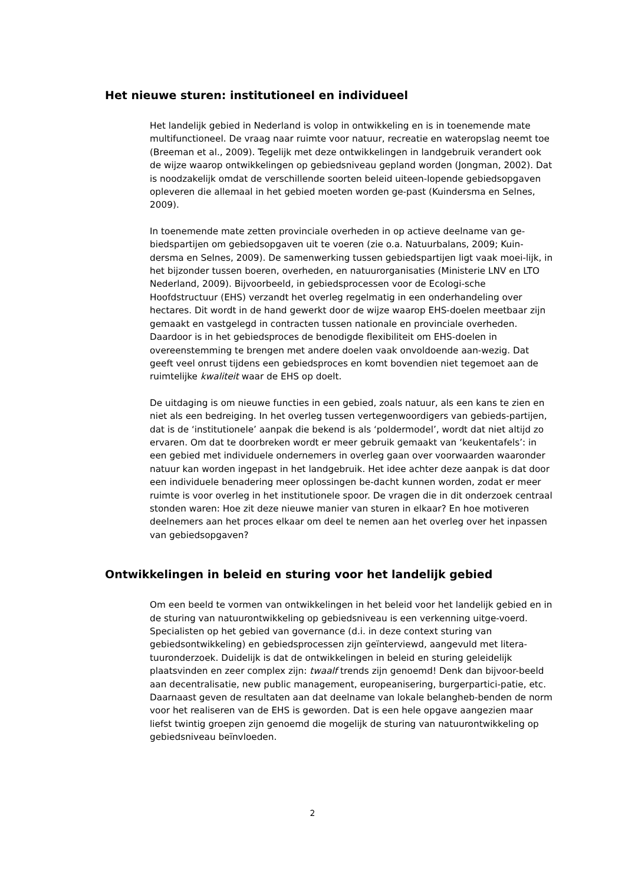Het nieuwe sturen: institutioneel en individueel
Het landelijk gebied in Nederland is volop in ontwikkeling en is in toenemende mate multifunctioneel. De vraag naar ruimte voor natuur, recreatie en wateropslag neemt toe (Breeman et al., 2009). Tegelijk met deze ontwikkelingen in landgebruik verandert ook de wijze waarop ontwikkelingen op gebiedsniveau gepland worden (Jongman, 2002). Dat is noodzakelijk omdat de verschillende soorten beleid uiteen-lopende gebiedsopgaven opleveren die allemaal in het gebied moeten worden ge-past (Kuindersma en Selnes, 2009).
In toenemende mate zetten provinciale overheden in op actieve deelname van ge-biedspartijen om gebiedsopgaven uit te voeren (zie o.a. Natuurbalans, 2009; Kuin-dersma en Selnes, 2009). De samenwerking tussen gebiedspartijen ligt vaak moei-lijk, in het bijzonder tussen boeren, overheden, en natuurorganisaties (Ministerie LNV en LTO Nederland, 2009). Bijvoorbeeld, in gebiedsprocessen voor de Ecologi-sche Hoofdstructuur (EHS) verzandt het overleg regelmatig in een onderhandeling over hectares. Dit wordt in de hand gewerkt door de wijze waarop EHS-doelen meetbaar zijn gemaakt en vastgelegd in contracten tussen nationale en provinciale overheden. Daardoor is in het gebiedsproces de benodigde flexibiliteit om EHS-doelen in overeenstemming te brengen met andere doelen vaak onvoldoende aan-wezig. Dat geeft veel onrust tijdens een gebiedsproces en komt bovendien niet tegemoet aan de ruimtelijke kwaliteit waar de EHS op doelt.
De uitdaging is om nieuwe functies in een gebied, zoals natuur, als een kans te zien en niet als een bedreiging. In het overleg tussen vertegenwoordigers van gebieds-partijen, dat is de ‘institutionele’ aanpak die bekend is als ‘poldermodel’, wordt dat niet altijd zo ervaren. Om dat te doorbreken wordt er meer gebruik gemaakt van ‘keukentafels’: in een gebied met individuele ondernemers in overleg gaan over voorwaarden waaronder natuur kan worden ingepast in het landgebruik. Het idee achter deze aanpak is dat door een individuele benadering meer oplossingen be-dacht kunnen worden, zodat er meer ruimte is voor overleg in het institutionele spoor. De vragen die in dit onderzoek centraal stonden waren: Hoe zit deze nieuwe manier van sturen in elkaar? En hoe motiveren deelnemers aan het proces elkaar om deel te nemen aan het overleg over het inpassen van gebiedsopgaven?
Ontwikkelingen in beleid en sturing voor het landelijk gebied
Om een beeld te vormen van ontwikkelingen in het beleid voor het landelijk gebied en in de sturing van natuurontwikkeling op gebiedsniveau is een verkenning uitge-voerd. Specialisten op het gebied van governance (d.i. in deze context sturing van gebiedsontwikkeling) en gebiedsprocessen zijn geïnterviewd, aangevuld met litera-tuuronderzoek. Duidelijk is dat de ontwikkelingen in beleid en sturing geleidelijk plaatsvinden en zeer complex zijn: twaalf trends zijn genoemd! Denk dan bijvoor-beeld aan decentralisatie, new public management, europeanisering, burgerpartici-patie, etc. Daarnaast geven de resultaten aan dat deelname van lokale belangheb-benden de norm voor het realiseren van de EHS is geworden. Dat is een hele opgave aangezien maar liefst twintig groepen zijn genoemd die mogelijk de sturing van natuurontwikkeling op gebiedsniveau beïnvloeden.
2